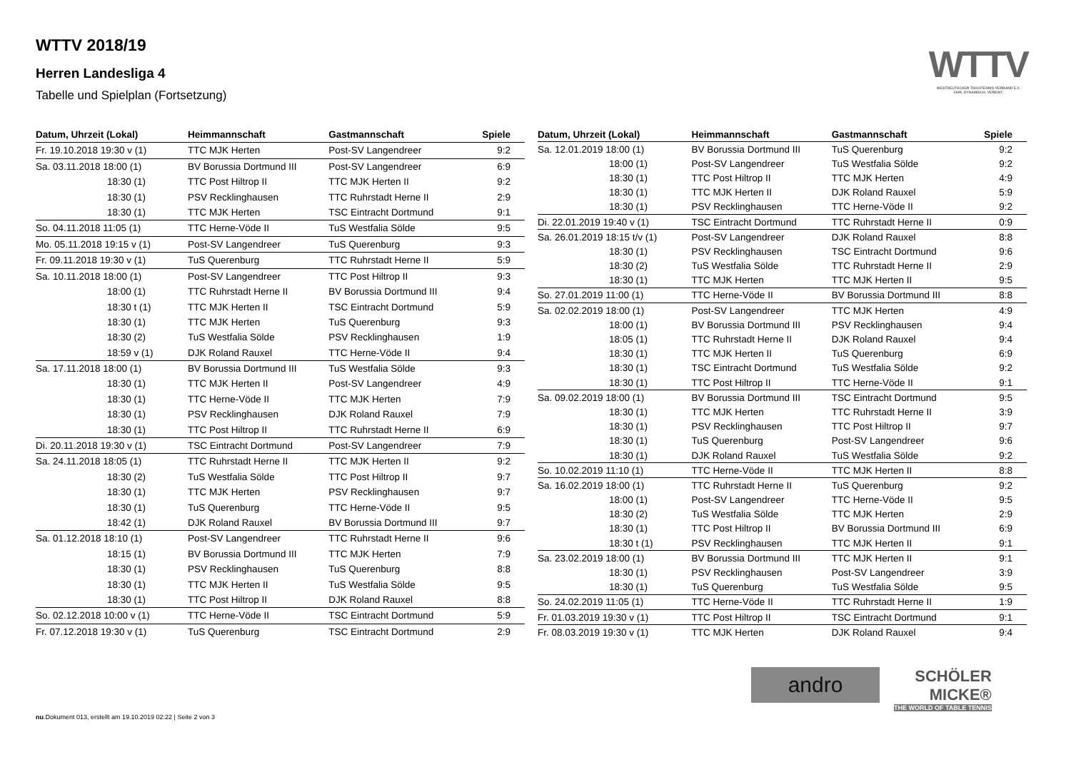WTTV 2018/19
Herren Landesliga 4
Tabelle und Spielplan (Fortsetzung)
WTTV
WESTDEUTSCHER TISCHTENNIS-VERBAND E.V.
FAIR. DYNAMISCH. VEREINT.
| Datum, Uhrzeit (Lokal) | Heimmannschaft | Gastmannschaft | Spiele |
| --- | --- | --- | --- |
| Fr. 19.10.2018 19:30 v (1) | TTC MJK Herten | Post-SV Langendreer | 9:2 |
| Sa. 03.11.2018 18:00 (1) | BV Borussia Dortmund III | Post-SV Langendreer | 6:9 |
| 18:30 (1) | TTC Post Hiltrop II | TTC MJK Herten II | 9:2 |
| 18:30 (1) | PSV Recklinghausen | TTC Ruhrstadt Herne II | 2:9 |
| 18:30 (1) | TTC MJK Herten | TSC Eintracht Dortmund | 9:1 |
| So. 04.11.2018 11:05 (1) | TTC Herne-Vöde II | TuS Westfalia Sölde | 9:5 |
| Mo. 05.11.2018 19:15 v (1) | Post-SV Langendreer | TuS Querenburg | 9:3 |
| Fr. 09.11.2018 19:30 v (1) | TuS Querenburg | TTC Ruhrstadt Herne II | 5:9 |
| Sa. 10.11.2018 18:00 (1) | Post-SV Langendreer | TTC Post Hiltrop II | 9:3 |
| 18:00 (1) | TTC Ruhrstadt Herne II | BV Borussia Dortmund III | 9:4 |
| 18:30 t (1) | TTC MJK Herten II | TSC Eintracht Dortmund | 5:9 |
| 18:30 (1) | TTC MJK Herten | TuS Querenburg | 9:3 |
| 18:30 (2) | TuS Westfalia Sölde | PSV Recklinghausen | 1:9 |
| 18:59 v (1) | DJK Roland Rauxel | TTC Herne-Vöde II | 9:4 |
| Sa. 17.11.2018 18:00 (1) | BV Borussia Dortmund III | TuS Westfalia Sölde | 9:3 |
| 18:30 (1) | TTC MJK Herten II | Post-SV Langendreer | 4:9 |
| 18:30 (1) | TTC Herne-Vöde II | TTC MJK Herten | 7:9 |
| 18:30 (1) | PSV Recklinghausen | DJK Roland Rauxel | 7:9 |
| 18:30 (1) | TTC Post Hiltrop II | TTC Ruhrstadt Herne II | 6:9 |
| Di. 20.11.2018 19:30 v (1) | TSC Eintracht Dortmund | Post-SV Langendreer | 7:9 |
| Sa. 24.11.2018 18:05 (1) | TTC Ruhrstadt Herne II | TTC MJK Herten II | 9:2 |
| 18:30 (2) | TuS Westfalia Sölde | TTC Post Hiltrop II | 9:7 |
| 18:30 (1) | TTC MJK Herten | PSV Recklinghausen | 9:7 |
| 18:30 (1) | TuS Querenburg | TTC Herne-Vöde II | 9:5 |
| 18:42 (1) | DJK Roland Rauxel | BV Borussia Dortmund III | 9:7 |
| Sa. 01.12.2018 18:10 (1) | Post-SV Langendreer | TTC Ruhrstadt Herne II | 9:6 |
| 18:15 (1) | BV Borussia Dortmund III | TTC MJK Herten | 7:9 |
| 18:30 (1) | PSV Recklinghausen | TuS Querenburg | 8:8 |
| 18:30 (1) | TTC MJK Herten II | TuS Westfalia Sölde | 9:5 |
| 18:30 (1) | TTC Post Hiltrop II | DJK Roland Rauxel | 8:8 |
| So. 02.12.2018 10:00 v (1) | TTC Herne-Vöde II | TSC Eintracht Dortmund | 5:9 |
| Fr. 07.12.2018 19:30 v (1) | TuS Querenburg | TSC Eintracht Dortmund | 2:9 |
| Datum, Uhrzeit (Lokal) | Heimmannschaft | Gastmannschaft | Spiele |
| --- | --- | --- | --- |
| Sa. 12.01.2019 18:00 (1) | BV Borussia Dortmund III | TuS Querenburg | 9:2 |
| 18:00 (1) | Post-SV Langendreer | TuS Westfalia Sölde | 9:2 |
| 18:30 (1) | TTC Post Hiltrop II | TTC MJK Herten | 4:9 |
| 18:30 (1) | TTC MJK Herten II | DJK Roland Rauxel | 5:9 |
| 18:30 (1) | PSV Recklinghausen | TTC Herne-Vöde II | 9:2 |
| Di. 22.01.2019 19:40 v (1) | TSC Eintracht Dortmund | TTC Ruhrstadt Herne II | 0:9 |
| Sa. 26.01.2019 18:15 t/v (1) | Post-SV Langendreer | DJK Roland Rauxel | 8:8 |
| 18:30 (1) | PSV Recklinghausen | TSC Eintracht Dortmund | 9:6 |
| 18:30 (2) | TuS Westfalia Sölde | TTC Ruhrstadt Herne II | 2:9 |
| 18:30 (1) | TTC MJK Herten | TTC MJK Herten II | 9:5 |
| So. 27.01.2019 11:00 (1) | TTC Herne-Vöde II | BV Borussia Dortmund III | 8:8 |
| Sa. 02.02.2019 18:00 (1) | Post-SV Langendreer | TTC MJK Herten | 4:9 |
| 18:00 (1) | BV Borussia Dortmund III | PSV Recklinghausen | 9:4 |
| 18:05 (1) | TTC Ruhrstadt Herne II | DJK Roland Rauxel | 9:4 |
| 18:30 (1) | TTC MJK Herten II | TuS Querenburg | 6:9 |
| 18:30 (1) | TSC Eintracht Dortmund | TuS Westfalia Sölde | 9:2 |
| 18:30 (1) | TTC Post Hiltrop II | TTC Herne-Vöde II | 9:1 |
| Sa. 09.02.2019 18:00 (1) | BV Borussia Dortmund III | TSC Eintracht Dortmund | 9:5 |
| 18:30 (1) | TTC MJK Herten | TTC Ruhrstadt Herne II | 3:9 |
| 18:30 (1) | PSV Recklinghausen | TTC Post Hiltrop II | 9:7 |
| 18:30 (1) | TuS Querenburg | Post-SV Langendreer | 9:6 |
| 18:30 (1) | DJK Roland Rauxel | TuS Westfalia Sölde | 9:2 |
| So. 10.02.2019 11:10 (1) | TTC Herne-Vöde II | TTC MJK Herten II | 8:8 |
| Sa. 16.02.2019 18:00 (1) | TTC Ruhrstadt Herne II | TuS Querenburg | 9:2 |
| 18:00 (1) | Post-SV Langendreer | TTC Herne-Vöde II | 9:5 |
| 18:30 (2) | TuS Westfalia Sölde | TTC MJK Herten | 2:9 |
| 18:30 (1) | TTC Post Hiltrop II | BV Borussia Dortmund III | 6:9 |
| 18:30 t (1) | PSV Recklinghausen | TTC MJK Herten II | 9:1 |
| Sa. 23.02.2019 18:00 (1) | BV Borussia Dortmund III | TTC MJK Herten II | 9:1 |
| 18:30 (1) | PSV Recklinghausen | Post-SV Langendreer | 3:9 |
| 18:30 (1) | TuS Querenburg | TuS Westfalia Sölde | 9:5 |
| So. 24.02.2019 11:05 (1) | TTC Herne-Vöde II | TTC Ruhrstadt Herne II | 1:9 |
| Fr. 01.03.2019 19:30 v (1) | TTC Post Hiltrop II | TSC Eintracht Dortmund | 9:1 |
| Fr. 08.03.2019 19:30 v (1) | TTC MJK Herten | DJK Roland Rauxel | 9:4 |
andro
SCHÖLER
MICKE®
THE WORLD OF TABLE TENNIS
nu.Dokument 013, erstellt am 19.10.2019 02:22 | Seite 2 von 3